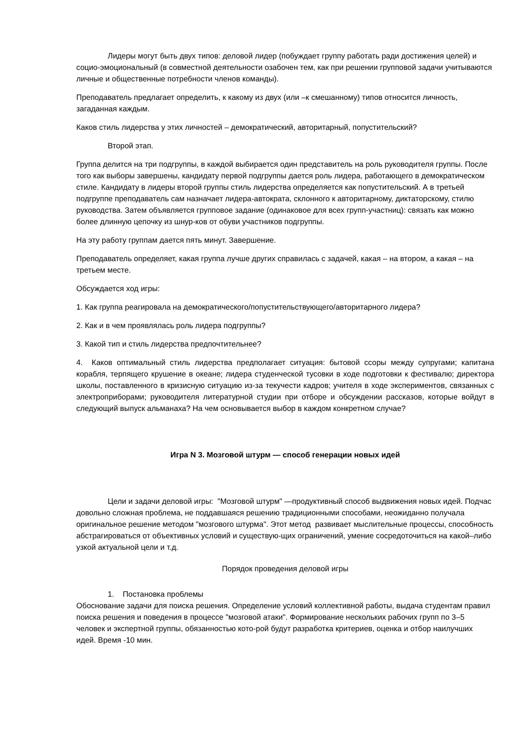Лидеры могут быть двух типов: деловой лидер (побуждает группу работать ради достижения целей) и социо-эмоциональный (в совместной деятельности озабочен тем, как при решении групповой задачи учитываются личные и общественные потребности членов команды).
Преподаватель предлагает определить, к какому из двух (или –к смешанному) типов относится личность, загаданная каждым.
Каков стиль лидерства у этих личностей – демократический, авторитарный, попустительский?
Второй этап.
Группа делится на три подгруппы, в каждой выбирается один представитель на роль руководителя группы. После того как выборы завершены, кандидату первой подгруппы дается роль лидера, работающего в демократическом стиле. Кандидату в лидеры второй группы стиль лидерства определяется как попустительский. А в третьей подгруппе преподаватель сам назначает лидера-автократа, склонного к авторитарному, диктаторскому, стилю руководства. Затем объявляется групповое задание (одинаковое для всех групп-участниц): связать как можно более длинную цепочку из шнур-ков от обуви участников подгруппы.
На эту работу группам дается пять минут. Завершение.
Преподаватель определяет, какая группа лучше других справилась с задачей, какая – на втором, а какая – на третьем месте.
Обсуждается ход игры:
1. Как группа реагировала на демократического/попустительствующего/авторитарного лидера?
2. Как и в чем проявлялась роль лидера подгруппы?
3. Какой тип и стиль лидерства предпочтительнее?
4. Каков оптимальный стиль лидерства предполагает ситуация: бытовой ссоры между супругами; капитана корабля, терпящего крушение в океане; лидера студенческой тусовки в ходе подготовки к фестивалю; директора школы, поставленного в кризисную ситуацию из-за текучести кадров; учителя в ходе экспериментов, связанных с электроприборами; руководителя литературной студии при отборе и обсуждении рассказов, которые войдут в следующий выпуск альманаха? На чем основывается выбор в каждом конкретном случае?
Игра N 3. Мозговой штурм — способ генерации новых идей
Цели и задачи деловой игры: "Мозговой штурм" —продуктивный способ выдвижения новых идей. Подчас довольно сложная проблема, не поддавшаяся решению традиционными способами, неожиданно получала оригинальное решение методом "мозгового штурма". Этот метод развивает мыслительные процессы, способность абстрагироваться от объективных условий и существую-щих ограничений, умение сосредоточиться на какой–либо узкой актуальной цели и т.д.
Порядок проведения деловой игры
1. Постановка проблемы
Обоснование задачи для поиска решения. Определение условий коллективной работы, выдача студентам правил поиска решения и поведения в процессе "мозговой атаки". Формирование нескольких рабочих групп по 3–5 человек и экспертной группы, обязанностью кото-рой будут разработка критериев, оценка и отбор наилучших идей. Время -10 мин.